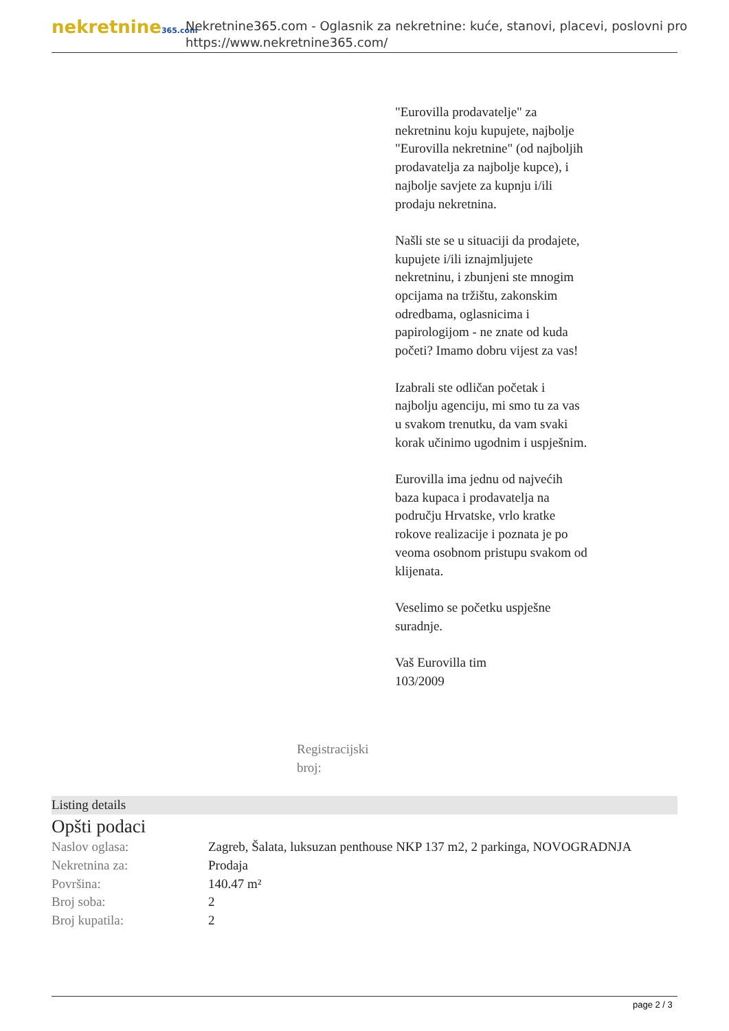nekretnine365.com
Nekretnine365.com - Oglasnik za nekretnine: kuće, stanovi, placevi, poslovni pro
https://www.nekretnine365.com/
Registracijski broj:
"Eurovilla prodavatelje" za nekretninu koju kupujete, najbolje "Eurovilla nekretnine" (od najboljih prodavatelja za najbolje kupce), i najbolje savjete za kupnju i/ili prodaju nekretnina.
Našli ste se u situaciji da prodajete, kupujete i/ili iznajmljujete nekretninu, i zbunjeni ste mnogim opcijama na tržištu, zakonskim odredbama, oglasnicima i papirologijom - ne znate od kuda početi? Imamo dobru vijest za vas!
Izabrali ste odličan početak i najbolju agenciju, mi smo tu za vas u svakom trenutku, da vam svaki korak učinimo ugodnim i uspješnim.
Eurovilla ima jednu od najvećih baza kupaca i prodavatelja na području Hrvatske, vrlo kratke rokove realizacije i poznata je po veoma osobnom pristupu svakom od klijenata.
Veselimo se početku uspješne suradnje.
Vaš Eurovilla tim
103/2009
Listing details
Opšti podaci
| Naslov oglasa: | Zagreb, Šalata, luksuzan penthouse NKP 137 m2, 2 parkinga, NOVOGRADNJA |
| Nekretnina za: | Prodaja |
| Površina: | 140.47 m² |
| Broj soba: | 2 |
| Broj kupatila: | 2 |
page 2 / 3